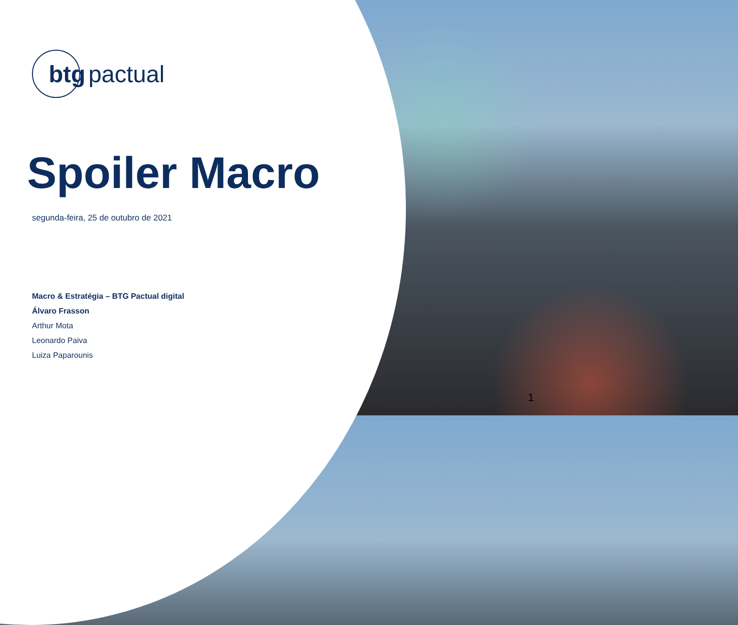btg pactual
Spoiler Macro
segunda-feira, 25 de outubro de 2021
Macro & Estratégia – BTG Pactual digital
Álvaro Frasson
Arthur Mota
Leonardo Paiva
Luiza Paparounis
1